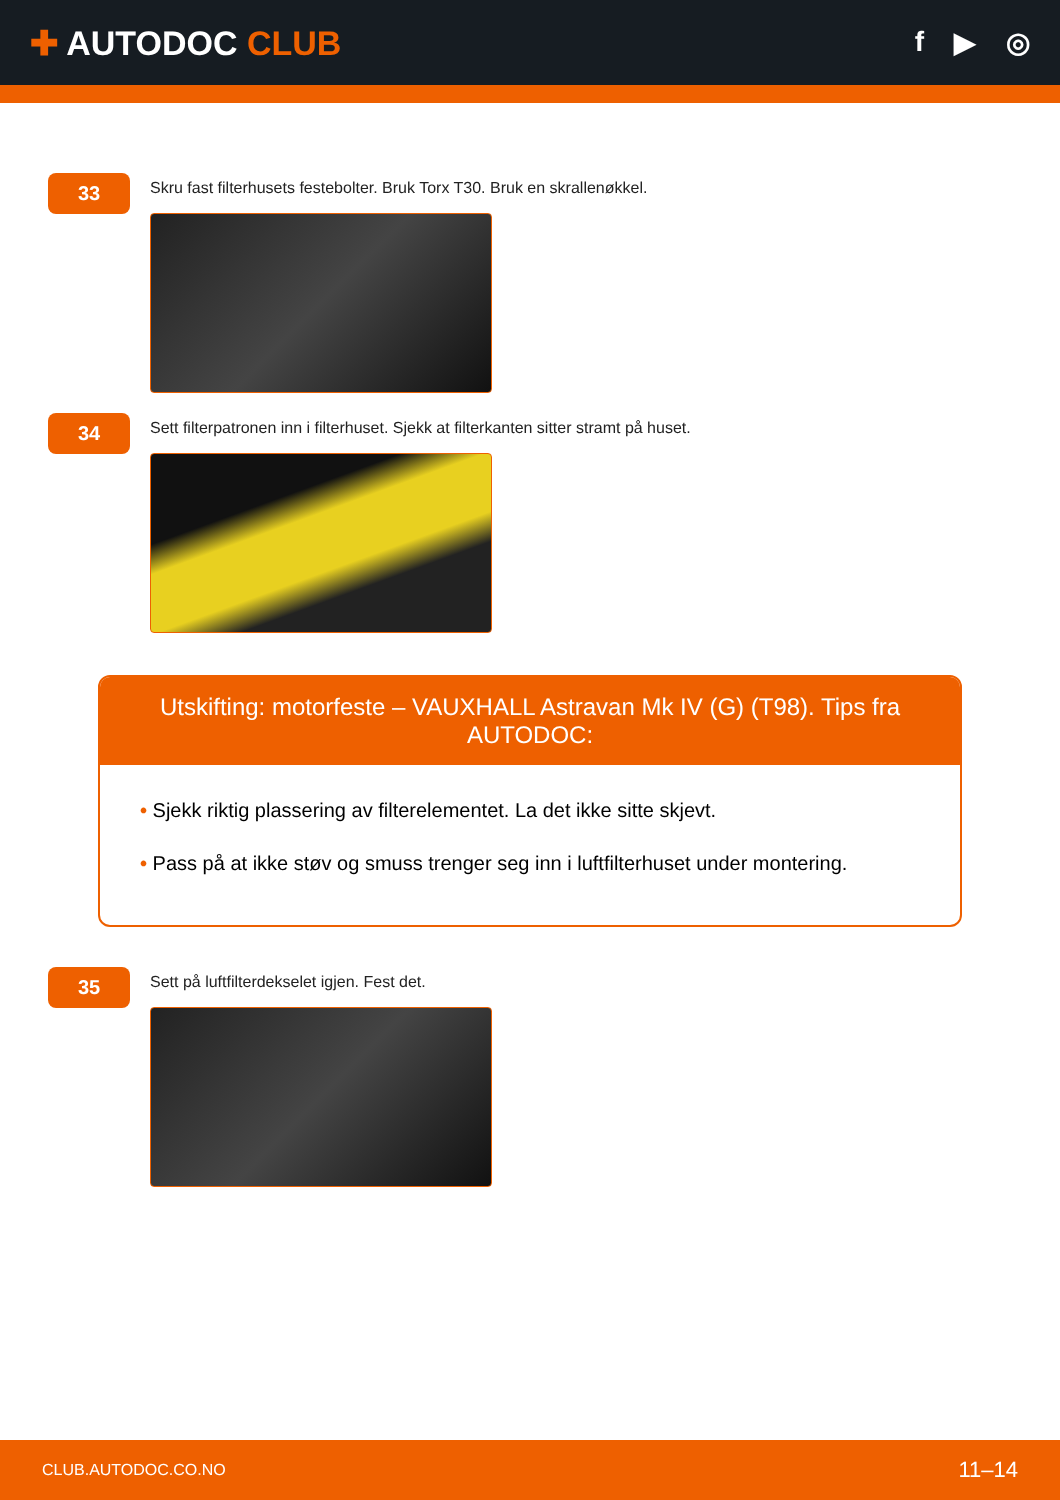✚ AUTODOC CLUB
f ▶ ◎
33
Skru fast filterhusets festebolter. Bruk Torx T30. Bruk en skrallenøkkel.
34
Sett filterpatronen inn i filterhuset. Sjekk at filterkanten sitter stramt på huset.
Utskifting: motorfeste – VAUXHALL Astravan Mk IV (G) (T98). Tips fra AUTODOC:
• Sjekk riktig plassering av filterelementet. La det ikke sitte skjevt.
• Pass på at ikke støv og smuss trenger seg inn i luftfilterhuset under montering.
35
Sett på luftfilterdekselet igjen. Fest det.
CLUB.AUTODOC.CO.NO 11–14